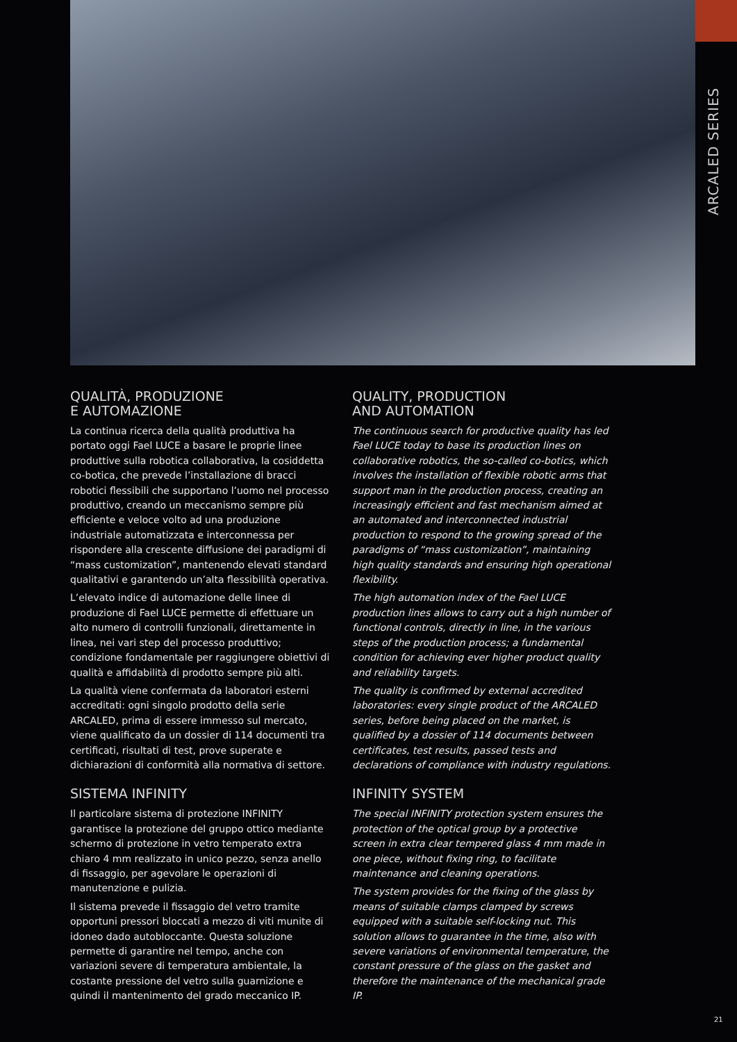ARCALED SERIES
QUALITÀ, PRODUZIONE
E AUTOMAZIONE
La continua ricerca della qualità produttiva ha portato oggi Fael LUCE a basare le proprie linee produttive sulla robotica collaborativa, la cosiddetta co-botica, che prevede l’installazione di bracci robotici flessibili che supportano l’uomo nel processo produttivo, creando un meccanismo sempre più efficiente e veloce volto ad una produzione industriale automatizzata e interconnessa per rispondere alla crescente diffusione dei paradigmi di “mass customization”, mantenendo elevati standard qualitativi e garantendo un’alta flessibilità operativa.
L’elevato indice di automazione delle linee di produzione di Fael LUCE permette di effettuare un alto numero di controlli funzionali, direttamente in linea, nei vari step del processo produttivo; condizione fondamentale per raggiungere obiettivi di qualità e affidabilità di prodotto sempre più alti.
La qualità viene confermata da laboratori esterni accreditati: ogni singolo prodotto della serie ARCALED, prima di essere immesso sul mercato, viene qualificato da un dossier di 114 documenti tra certificati, risultati di test, prove superate e dichiarazioni di conformità alla normativa di settore.
SISTEMA INFINITY
Il particolare sistema di protezione INFINITY garantisce la protezione del gruppo ottico mediante schermo di protezione in vetro temperato extra chiaro 4 mm realizzato in unico pezzo, senza anello di fissaggio, per agevolare le operazioni di manutenzione e pulizia.
Il sistema prevede il fissaggio del vetro tramite opportuni pressori bloccati a mezzo di viti munite di idoneo dado autobloccante. Questa soluzione permette di garantire nel tempo, anche con variazioni severe di temperatura ambientale, la costante pressione del vetro sulla guarnizione e quindi il mantenimento del grado meccanico IP.
QUALITY, PRODUCTION
AND AUTOMATION
The continuous search for productive quality has led Fael LUCE today to base its production lines on collaborative robotics, the so-called co-botics, which involves the installation of flexible robotic arms that support man in the production process, creating an increasingly efficient and fast mechanism aimed at an automated and interconnected industrial production to respond to the growing spread of the paradigms of “mass customization”, maintaining high quality standards and ensuring high operational flexibility.
The high automation index of the Fael LUCE production lines allows to carry out a high number of functional controls, directly in line, in the various steps of the production process; a fundamental condition for achieving ever higher product quality and reliability targets.
The quality is confirmed by external accredited laboratories: every single product of the ARCALED series, before being placed on the market, is qualified by a dossier of 114 documents between certificates, test results, passed tests and declarations of compliance with industry regulations.
INFINITY SYSTEM
The special INFINITY protection system ensures the protection of the optical group by a protective screen in extra clear tempered glass 4 mm made in one piece, without fixing ring, to facilitate maintenance and cleaning operations.
The system provides for the fixing of the glass by means of suitable clamps clamped by screws equipped with a suitable self-locking nut. This solution allows to guarantee in the time, also with severe variations of environmental temperature, the constant pressure of the glass on the gasket and therefore the maintenance of the mechanical grade IP.
21